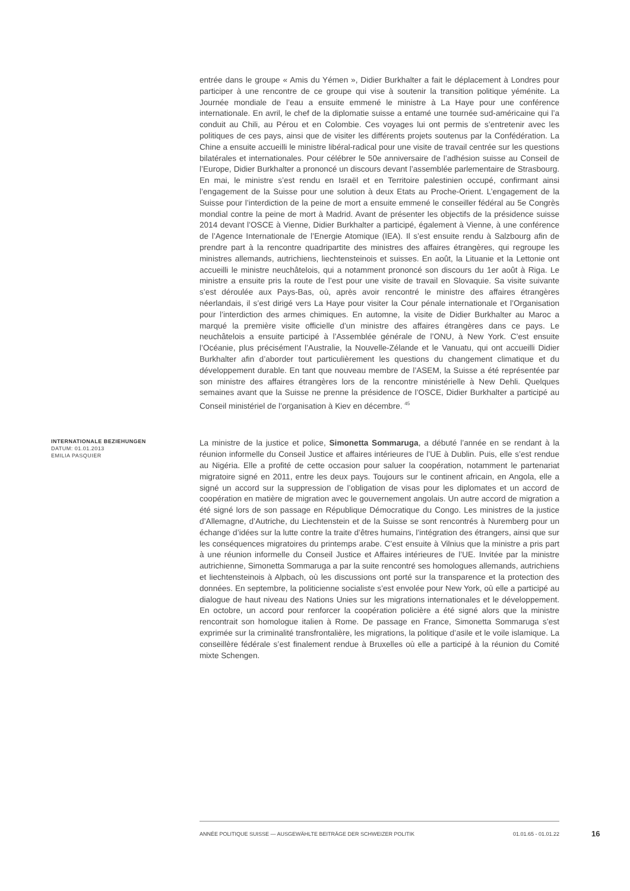entrée dans le groupe « Amis du Yémen », Didier Burkhalter a fait le déplacement à Londres pour participer à une rencontre de ce groupe qui vise à soutenir la transition politique yéménite. La Journée mondiale de l’eau a ensuite emmené le ministre à La Haye pour une conférence internationale. En avril, le chef de la diplomatie suisse a entamé une tournée sud-américaine qui l’a conduit au Chili, au Pérou et en Colombie. Ces voyages lui ont permis de s’entretenir avec les politiques de ces pays, ainsi que de visiter les différents projets soutenus par la Confédération. La Chine a ensuite accueilli le ministre libéral-radical pour une visite de travail centrée sur les questions bilatérales et internationales. Pour célébrer le 50e anniversaire de l’adhésion suisse au Conseil de l’Europe, Didier Burkhalter a prononcé un discours devant l’assemblée parlementaire de Strasbourg. En mai, le ministre s’est rendu en Israël et en Territoire palestinien occupé, confirmant ainsi l’engagement de la Suisse pour une solution à deux Etats au Proche-Orient. L’engagement de la Suisse pour l’interdiction de la peine de mort a ensuite emmené le conseiller fédéral au 5e Congrès mondial contre la peine de mort à Madrid. Avant de présenter les objectifs de la présidence suisse 2014 devant l’OSCE à Vienne, Didier Burkhalter a participé, également à Vienne, à une conférence de l’Agence Internationale de l’Energie Atomique (IEA). Il s’est ensuite rendu à Salzbourg afin de prendre part à la rencontre quadripartite des ministres des affaires étrangères, qui regroupe les ministres allemands, autrichiens, liechtensteinois et suisses. En août, la Lituanie et la Lettonie ont accueilli le ministre neuchâtelois, qui a notamment prononcé son discours du 1er août à Riga. Le ministre a ensuite pris la route de l’est pour une visite de travail en Slovaquie. Sa visite suivante s’est déroulée aux Pays-Bas, où, après avoir rencontré le ministre des affaires étrangères néerlandais, il s’est dirigé vers La Haye pour visiter la Cour pénale internationale et l’Organisation pour l’interdiction des armes chimiques. En automne, la visite de Didier Burkhalter au Maroc a marqué la première visite officielle d’un ministre des affaires étrangères dans ce pays. Le neuchâtelois a ensuite participé à l’Assemblée générale de l’ONU, à New York. C’est ensuite l’Océanie, plus précisément l’Australie, la Nouvelle-Zélande et le Vanuatu, qui ont accueilli Didier Burkhalter afin d’aborder tout particulièrement les questions du changement climatique et du développement durable. En tant que nouveau membre de l’ASEM, la Suisse a été représentée par son ministre des affaires étrangères lors de la rencontre ministérielle à New Dehli. Quelques semaines avant que la Suisse ne prenne la présidence de l’OSCE, Didier Burkhalter a participé au Conseil ministériel de l’organisation à Kiev en décembre. <sup>45</sup>
INTERNATIONALE BEZIEHUNGEN
DATUM: 01.01.2013
EMILIA PASQUIER
La ministre de la justice et police, Simonetta Sommaruga, a débuté l’année en se rendant à la réunion informelle du Conseil Justice et affaires intérieures de l’UE à Dublin. Puis, elle s’est rendue au Nigéria. Elle a profité de cette occasion pour saluer la coopération, notamment le partenariat migratoire signé en 2011, entre les deux pays. Toujours sur le continent africain, en Angola, elle a signé un accord sur la suppression de l’obligation de visas pour les diplomates et un accord de coopération en matière de migration avec le gouvernement angolais. Un autre accord de migration a été signé lors de son passage en République Démocratique du Congo. Les ministres de la justice d’Allemagne, d’Autriche, du Liechtenstein et de la Suisse se sont rencontrés à Nuremberg pour un échange d’idées sur la lutte contre la traite d’êtres humains, l’intégration des étrangers, ainsi que sur les conséquences migratoires du printemps arabe. C’est ensuite à Vilnius que la ministre a pris part à une réunion informelle du Conseil Justice et Affaires intérieures de l’UE. Invitée par la ministre autrichienne, Simonetta Sommaruga a par la suite rencontré ses homologues allemands, autrichiens et liechtensteinois à Alpbach, où les discussions ont porté sur la transparence et la protection des données. En septembre, la politicienne socialiste s’est envolée pour New York, où elle a participé au dialogue de haut niveau des Nations Unies sur les migrations internationales et le développement. En octobre, un accord pour renforcer la coopération policière a été signé alors que la ministre rencontrait son homologue italien à Rome. De passage en France, Simonetta Sommaruga s’est exprimée sur la criminalité transfrontalière, les migrations, la politique d’asile et le voile islamique. La conseillère fédérale s’est finalement rendue à Bruxelles où elle a participé à la réunion du Comité mixte Schengen.
ANNÉE POLITIQUE SUISSE — AUSGEWÄHLTE BEITRÄGE DER SCHWEIZER POLITIK 01.01.65 - 01.01.22
16